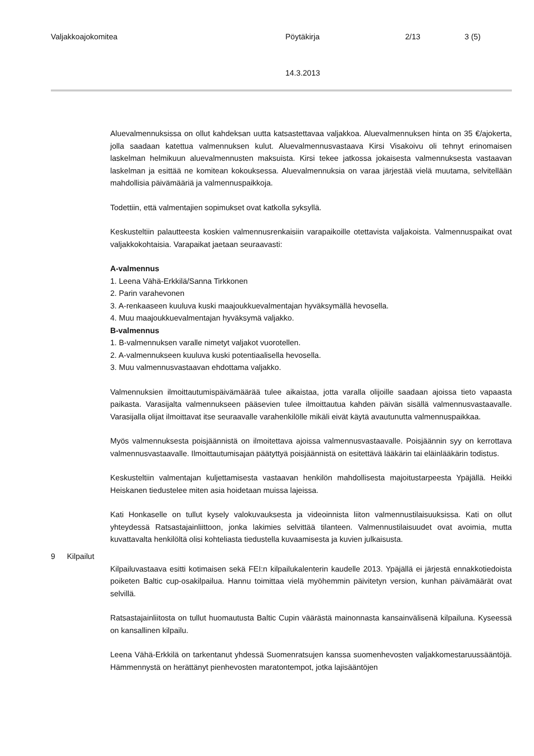Valjakkoajokomitea Pöytäkirja 2/13 3 (5)
14.3.2013
Aluevalmennuksissa on ollut kahdeksan uutta katsastettavaa valjakkoa. Aluevalmennuksen hinta on 35 €/ajokerta, jolla saadaan katettua valmennuksen kulut. Aluevalmennusvastaava Kirsi Visakoivu oli tehnyt erinomaisen laskelman helmikuun aluevalmennusten maksuista. Kirsi tekee jatkossa jokaisesta valmennuksesta vastaavan laskelman ja esittää ne komitean kokouksessa. Aluevalmennuksia on varaa järjestää vielä muutama, selvitellään mahdollisia päivämääriä ja valmennuspaikkoja.
Todettiin, että valmentajien sopimukset ovat katkolla syksyllä.
Keskusteltiin palautteesta koskien valmennusrenkaisiin varapaikoille otettavista valjakoista. Valmennuspaikat ovat valjakkokohtaisia. Varapaikat jaetaan seuraavasti:
A-valmennus
1. Leena Vähä-Erkkilä/Sanna Tirkkonen
2. Parin varahevonen
3. A-renkaaseen kuuluva kuski maajoukkuevalmentajan hyväksymällä hevosella.
4. Muu maajoukkuevalmentajan hyväksymä valjakko.
B-valmennus
1. B-valmennuksen varalle nimetyt valjakot vuorotellen.
2. A-valmennukseen kuuluva kuski potentiaalisella hevosella.
3. Muu valmennusvastaavan ehdottama valjakko.
Valmennuksien ilmoittautumispäivämäärää tulee aikaistaa, jotta varalla olijoille saadaan ajoissa tieto vapaasta paikasta. Varasijalta valmennukseen pääsevien tulee ilmoittautua kahden päivän sisällä valmennusvastaavalle. Varasijalla olijat ilmoittavat itse seuraavalle varahenkilölle mikäli eivät käytä avautunutta valmennuspaikkaa.
Myös valmennuksesta poisjäännistä on ilmoitettava ajoissa valmennusvastaavalle. Poisjäännin syy on kerrottava valmennusvastaavalle. Ilmoittautumisajan päätyttyä poisjäännistä on esitettävä lääkärin tai eläinlääkärin todistus.
Keskusteltiin valmentajan kuljettamisesta vastaavan henkilön mahdollisesta majoitustarpeesta Ypäjällä. Heikki Heiskanen tiedustelee miten asia hoidetaan muissa lajeissa.
Kati Honkaselle on tullut kysely valokuvauksesta ja videoinnista liiton valmennustilaisuuksissa. Kati on ollut yhteydessä Ratsastajainliittoon, jonka lakimies selvittää tilanteen. Valmennustilaisuudet ovat avoimia, mutta kuvattavalta henkilöltä olisi kohteliasta tiedustella kuvaamisesta ja kuvien julkaisusta.
9 Kilpailut
Kilpailuvastaava esitti kotimaisen sekä FEI:n kilpailukalenterin kaudelle 2013. Ypäjällä ei järjestä ennakkotiedoista poiketen Baltic cup-osakilpailua. Hannu toimittaa vielä myöhemmin päivitetyn version, kunhan päivämäärät ovat selvillä.
Ratsastajainliitosta on tullut huomautusta Baltic Cupin väärästä mainonnasta kansainvälisenä kilpailuna. Kyseessä on kansallinen kilpailu.
Leena Vähä-Erkkilä on tarkentanut yhdessä Suomenratsujen kanssa suomenhevosten valjakkomestaruussääntöjä. Hämmennystä on herättänyt pienhevosten maratontempot, jotka lajisääntöjen